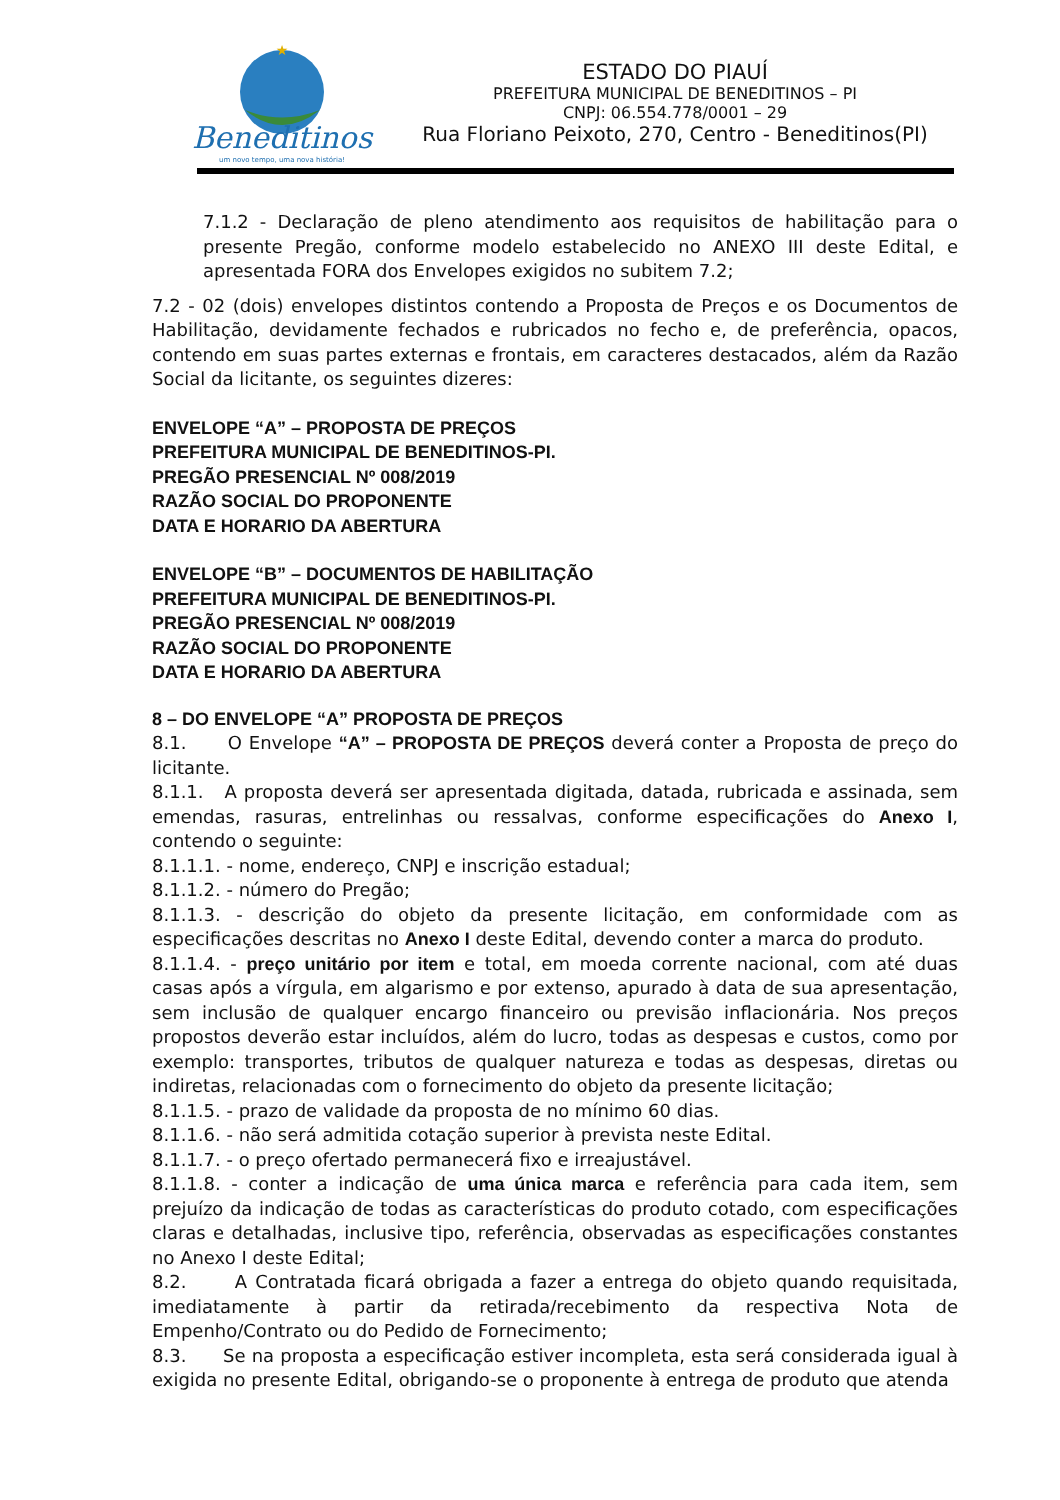★
Beneditinos
um novo tempo, uma nova história!
ESTADO DO PIAUÍ
PREFEITURA MUNICIPAL DE BENEDITINOS – PI
CNPJ: 06.554.778/0001 – 29
Rua Floriano Peixoto, 270, Centro - Beneditinos(PI)
7.1.2 - Declaração de pleno atendimento aos requisitos de habilitação para o presente Pregão, conforme modelo estabelecido no ANEXO III deste Edital, e apresentada FORA dos Envelopes exigidos no subitem 7.2;
7.2 - 02 (dois) envelopes distintos contendo a Proposta de Preços e os Documentos de Habilitação, devidamente fechados e rubricados no fecho e, de preferência, opacos, contendo em suas partes externas e frontais, em caracteres destacados, além da Razão Social da licitante, os seguintes dizeres:
ENVELOPE “A” – PROPOSTA DE PREÇOS
PREFEITURA MUNICIPAL DE BENEDITINOS-PI.
PREGÃO PRESENCIAL Nº 008/2019
RAZÃO SOCIAL DO PROPONENTE
DATA E HORARIO DA ABERTURA
ENVELOPE “B” – DOCUMENTOS DE HABILITAÇÃO
PREFEITURA MUNICIPAL DE BENEDITINOS-PI.
PREGÃO PRESENCIAL Nº 008/2019
RAZÃO SOCIAL DO PROPONENTE
DATA E HORARIO DA ABERTURA
8 – DO ENVELOPE “A” PROPOSTA DE PREÇOS
8.1. O Envelope “A” – PROPOSTA DE PREÇOS deverá conter a Proposta de preço do licitante.
8.1.1. A proposta deverá ser apresentada digitada, datada, rubricada e assinada, sem emendas, rasuras, entrelinhas ou ressalvas, conforme especificações do Anexo I, contendo o seguinte:
8.1.1.1. - nome, endereço, CNPJ e inscrição estadual;
8.1.1.2. - número do Pregão;
8.1.1.3. - descrição do objeto da presente licitação, em conformidade com as especificações descritas no Anexo I deste Edital, devendo conter a marca do produto.
8.1.1.4. - preço unitário por item e total, em moeda corrente nacional, com até duas casas após a vírgula, em algarismo e por extenso, apurado à data de sua apresentação, sem inclusão de qualquer encargo financeiro ou previsão inflacionária. Nos preços propostos deverão estar incluídos, além do lucro, todas as despesas e custos, como por exemplo: transportes, tributos de qualquer natureza e todas as despesas, diretas ou indiretas, relacionadas com o fornecimento do objeto da presente licitação;
8.1.1.5. - prazo de validade da proposta de no mínimo 60 dias.
8.1.1.6. - não será admitida cotação superior à prevista neste Edital.
8.1.1.7. - o preço ofertado permanecerá fixo e irreajustável.
8.1.1.8. - conter a indicação de uma única marca e referência para cada item, sem prejuízo da indicação de todas as características do produto cotado, com especificações claras e detalhadas, inclusive tipo, referência, observadas as especificações constantes no Anexo I deste Edital;
8.2. A Contratada ficará obrigada a fazer a entrega do objeto quando requisitada, imediatamente à partir da retirada/recebimento da respectiva Nota de Empenho/Contrato ou do Pedido de Fornecimento;
8.3. Se na proposta a especificação estiver incompleta, esta será considerada igual à exigida no presente Edital, obrigando-se o proponente à entrega de produto que atenda